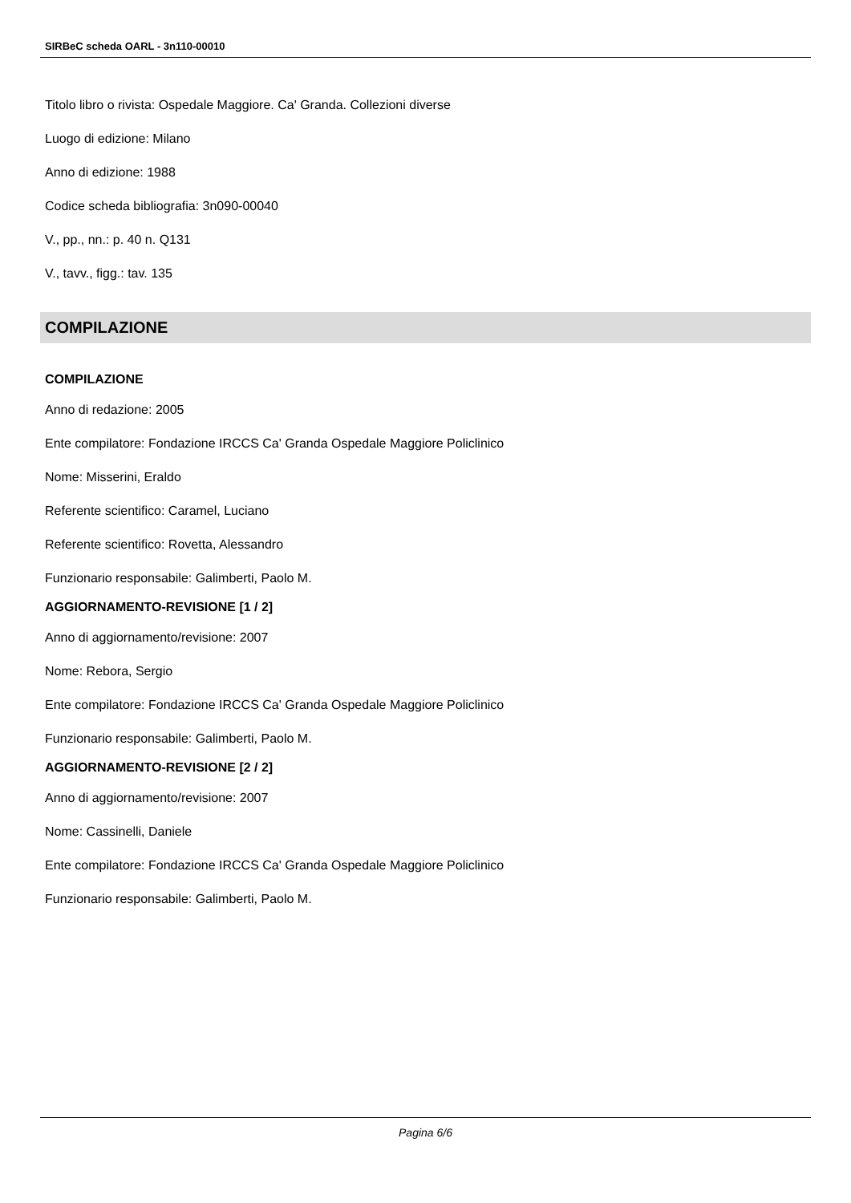SIRBeC scheda OARL - 3n110-00010
Titolo libro o rivista: Ospedale Maggiore. Ca' Granda. Collezioni diverse
Luogo di edizione: Milano
Anno di edizione: 1988
Codice scheda bibliografia: 3n090-00040
V., pp., nn.: p. 40 n. Q131
V., tavv., figg.: tav. 135
COMPILAZIONE
COMPILAZIONE
Anno di redazione: 2005
Ente compilatore: Fondazione IRCCS Ca' Granda Ospedale Maggiore Policlinico
Nome: Misserini, Eraldo
Referente scientifico: Caramel, Luciano
Referente scientifico: Rovetta, Alessandro
Funzionario responsabile: Galimberti, Paolo M.
AGGIORNAMENTO-REVISIONE [1 / 2]
Anno di aggiornamento/revisione: 2007
Nome: Rebora, Sergio
Ente compilatore: Fondazione IRCCS Ca' Granda Ospedale Maggiore Policlinico
Funzionario responsabile: Galimberti, Paolo M.
AGGIORNAMENTO-REVISIONE [2 / 2]
Anno di aggiornamento/revisione: 2007
Nome: Cassinelli, Daniele
Ente compilatore: Fondazione IRCCS Ca' Granda Ospedale Maggiore Policlinico
Funzionario responsabile: Galimberti, Paolo M.
Pagina 6/6